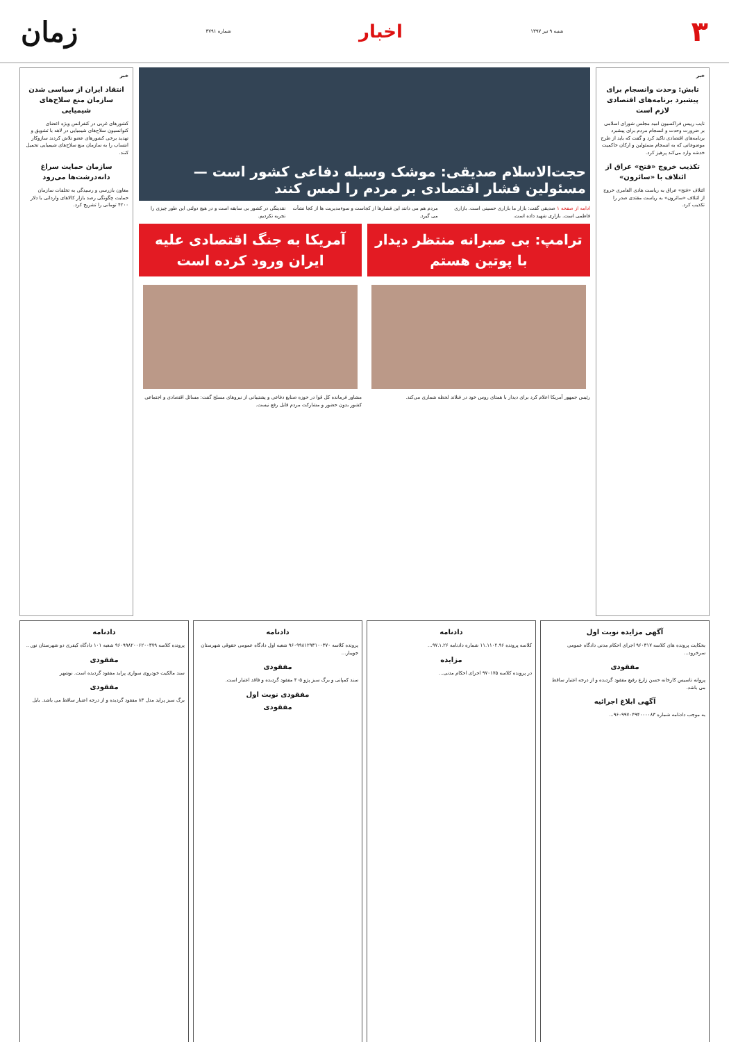۳ شنبه ۹ تیر ۱۳۹۷ اخبار شماره ۳۷۹۱ زمان
خبر
تابش: وحدت وانسجام برای پیشبرد برنامه‌های اقتصادی لازم است
نایب رییس فراکسیون امید مجلس شورای اسلامی بر ضرورت وحدت و انسجام مردم برای پیشبرد برنامه‌های اقتصادی تاکید کرد و گفت که باید از طرح موضوعاتی که به انسجام مسئولین و ارکان حاکمیت خدشه وارد می‌کند پرهیز کرد.
تکذیب خروج «فتح» عراق از ائتلاف با «سائرون»
ائتلاف «فتح» عراق به ریاست هادی العامری خروج از ائتلاف «سائرون» به ریاست مقتدی صدر را تکذیب کرد.
حجت‌الاسلام صدیقی: موشک وسیله دفاعی کشور است — مسئولین فشار اقتصادی بر مردم را لمس کنند
ادامه از صفحه ۱ صدیقی گفت: بازار ما بازاری حسینی است. بازاری فاطمی است. بازاری شهید داده است.
مردم هم می دانند این فشارها از کجاست و سوءمدیریت ها از کجا نشأت می گیرد.
نقدینگی در کشور بی سابقه است و در هیچ دولتی این طور چیزی را تجربه نکردیم.
ترامپ: بی صبرانه منتظر دیدار با پوتین هستم
آمریکا به جنگ اقتصادی علیه ایران ورود کرده است
رئیس جمهور آمریکا اعلام کرد برای دیدار با همتای روس خود در فنلاند لحظه شماری می‌کند.
مشاور فرمانده کل قوا در حوزه صنایع دفاعی و پشتیبانی از نیروهای مسلح گفت: مسائل اقتصادی و اجتماعی کشور بدون حضور و مشارکت مردم قابل رفع نیست.
خبر
انتقاد ایران از سیاسی شدن سازمان منع سلاح‌های شیمیایی
کشورهای غربی در کنفرانس ویژه اعضای کنوانسیون سلاح‌های شیمیایی در لاهه با تشویق و تهدید برخی کشورهای عضو تلاش کردند سازوکار انتساب را به سازمان منع سلاح‌های شیمیایی تحمیل کنند.
سازمان حمایت سراغ دانه‌درشت‌ها می‌رود
معاون بازرسی و رسیدگی به تخلفات سازمان حمایت چگونگی رصد بازار کالاهای وارداتی با دلار ۴۲۰۰ تومانی را تشریح کرد.
آگهی مزایده نوبت اول
بحکایت پرونده های کلاسه ۹۶۰۳۱۷ اجرای احکام مدنی دادگاه عمومی سرخرود...
مفقودی
پروانه تاسیس کارخانه حسن زارع رفیع مفقود گردیده و از درجه اعتبار ساقط می باشد.
آگهی ابلاغ اجرائیه
به موجب دادنامه شماره ۹۶۰۹۹۷۰۴۹۴۰۰۰۰۸۳...
دادنامه
کلاسه پرونده ۱۱.۱۱۰۲.۹۶ شماره دادنامه ۹۷.۱.۲۶...
مزایده
در پرونده کلاسه ۹۷۰۱۷۵ اجرای احکام مدنی...
دادنامه
پرونده کلاسه ۹۶۰۹۹۸۱۲۹۳۱۰۰۳۷۰ شعبه اول دادگاه عمومی حقوقی شهرستان جویبار...
مفقودی
سند کمپانی و برگ سبز پژو ۴۰۵ مفقود گردیده و فاقد اعتبار است.
مفقودی نوبت اول
مفقودی
دادنامه
پرونده کلاسه ۹۶۰۹۹۸۲۰۰۶۲۰۰۳۷۹ شعبه ۱۰۱ دادگاه کیفری دو شهرستان نور...
مفقودی
سند مالکیت خودروی سواری پراید مفقود گردیده است. نوشهر
مفقودی
برگ سبز پراید مدل ۸۳ مفقود گردیده و از درجه اعتبار ساقط می باشد. بابل